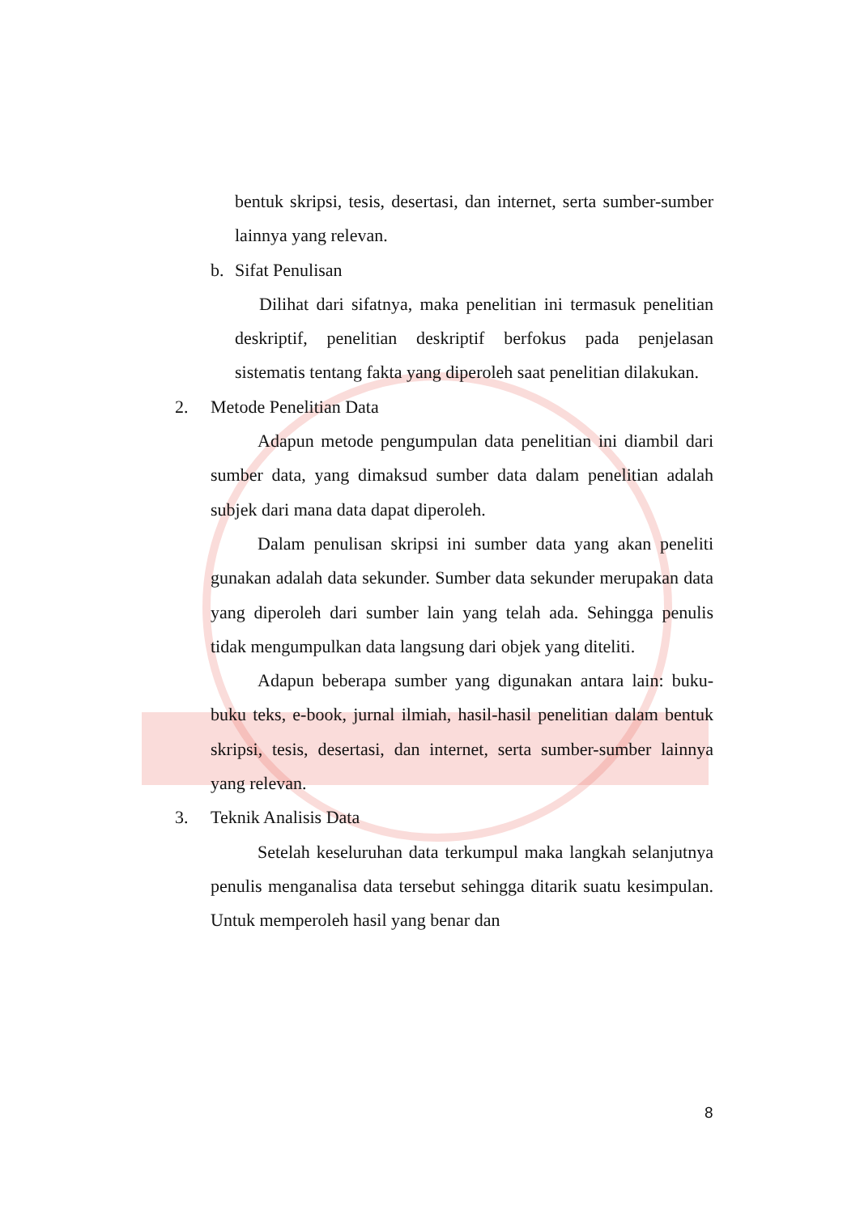bentuk skripsi, tesis, desertasi, dan internet, serta sumber-sumber lainnya yang relevan.
b. Sifat Penulisan
Dilihat dari sifatnya, maka penelitian ini termasuk penelitian deskriptif, penelitian deskriptif berfokus pada penjelasan sistematis tentang fakta yang diperoleh saat penelitian dilakukan.
2. Metode Penelitian Data
Adapun metode pengumpulan data penelitian ini diambil dari sumber data, yang dimaksud sumber data dalam penelitian adalah subjek dari mana data dapat diperoleh.
Dalam penulisan skripsi ini sumber data yang akan peneliti gunakan adalah data sekunder. Sumber data sekunder merupakan data yang diperoleh dari sumber lain yang telah ada. Sehingga penulis tidak mengumpulkan data langsung dari objek yang diteliti.
Adapun beberapa sumber yang digunakan antara lain: buku-buku teks, e-book, jurnal ilmiah, hasil-hasil penelitian dalam bentuk skripsi, tesis, desertasi, dan internet, serta sumber-sumber lainnya yang relevan.
3. Teknik Analisis Data
Setelah keseluruhan data terkumpul maka langkah selanjutnya penulis menganalisa data tersebut sehingga ditarik suatu kesimpulan. Untuk memperoleh hasil yang benar dan
8